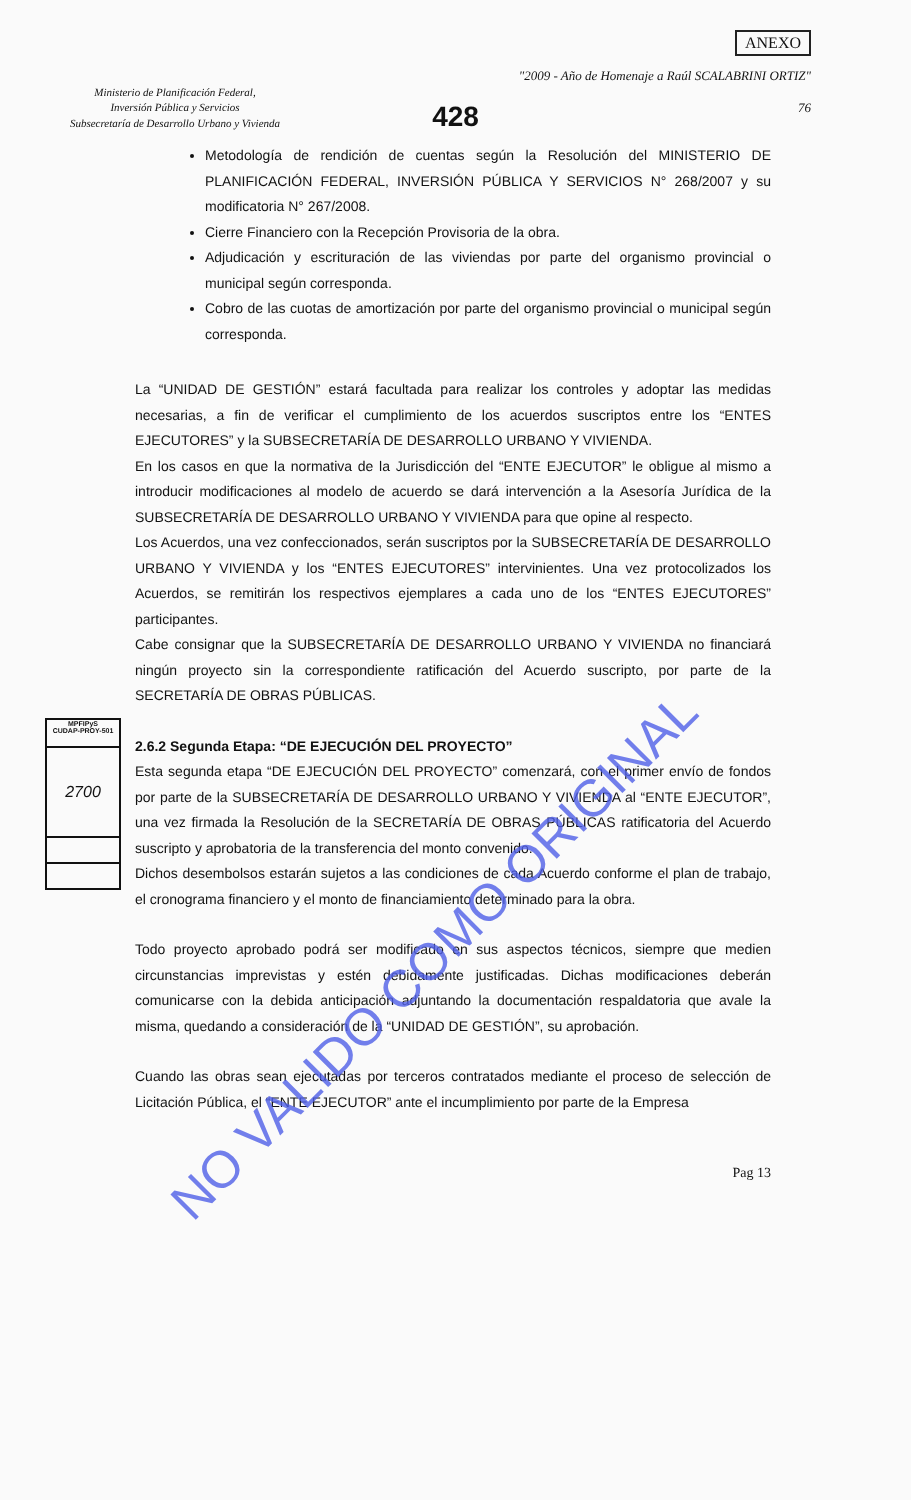Ministerio de Planificación Federal,
Inversión Pública y Servicios
Subsecretaría de Desarrollo Urbano y Vivienda
ANEXO
"2009 - Año de Homenaje a Raúl SCALABRINI ORTIZ"
76
428
Metodología de rendición de cuentas según la Resolución del MINISTERIO DE PLANIFICACIÓN FEDERAL, INVERSIÓN PÚBLICA Y SERVICIOS N° 268/2007 y su modificatoria N° 267/2008.
Cierre Financiero con la Recepción Provisoria de la obra.
Adjudicación y escrituración de las viviendas por parte del organismo provincial o municipal según corresponda.
Cobro de las cuotas de amortización por parte del organismo provincial o municipal según corresponda.
La “UNIDAD DE GESTIÓN” estará facultada para realizar los controles y adoptar las medidas necesarias, a fin de verificar el cumplimiento de los acuerdos suscriptos entre los “ENTES EJECUTORES” y la SUBSECRETARÍA DE DESARROLLO URBANO Y VIVIENDA.
En los casos en que la normativa de la Jurisdicción del “ENTE EJECUTOR” le obligue al mismo a introducir modificaciones al modelo de acuerdo se dará intervención a la Asesoría Jurídica de la SUBSECRETARÍA DE DESARROLLO URBANO Y VIVIENDA para que opine al respecto.
Los Acuerdos, una vez confeccionados, serán suscriptos por la SUBSECRETARÍA DE DESARROLLO URBANO Y VIVIENDA y los “ENTES EJECUTORES” intervinientes. Una vez protocolizados los Acuerdos, se remitirán los respectivos ejemplares a cada uno de los “ENTES EJECUTORES” participantes.
Cabe consignar que la SUBSECRETARÍA DE DESARROLLO URBANO Y VIVIENDA no financiará ningún proyecto sin la correspondiente ratificación del Acuerdo suscripto, por parte de la SECRETARÍA DE OBRAS PÚBLICAS.
2.6.2 Segunda Etapa: “DE EJECUCIÓN DEL PROYECTO”
Esta segunda etapa “DE EJECUCIÓN DEL PROYECTO” comenzará, con el primer envío de fondos por parte de la SUBSECRETARÍA DE DESARROLLO URBANO Y VIVIENDA al “ENTE EJECUTOR”, una vez firmada la Resolución de la SECRETARÍA DE OBRAS PÚBLICAS ratificatoria del Acuerdo suscripto y aprobatoria de la transferencia del monto convenido.
Dichos desembolsos estarán sujetos a las condiciones de cada Acuerdo conforme el plan de trabajo, el cronograma financiero y el monto de financiamiento determinado para la obra.
Todo proyecto aprobado podrá ser modificado en sus aspectos técnicos, siempre que medien circunstancias imprevistas y estén debidamente justificadas. Dichas modificaciones deberán comunicarse con la debida anticipación adjuntando la documentación respaldatoria que avale la misma, quedando a consideración de la “UNIDAD DE GESTIÓN”, su aprobación.
Cuando las obras sean ejecutadas por terceros contratados mediante el proceso de selección de Licitación Pública, el “ENTE EJECUTOR” ante el incumplimiento por parte de la Empresa
Pag 13
MPFIPyS
CUDAP-PROY-501
2700
NO VALIDO COMO ORIGINAL